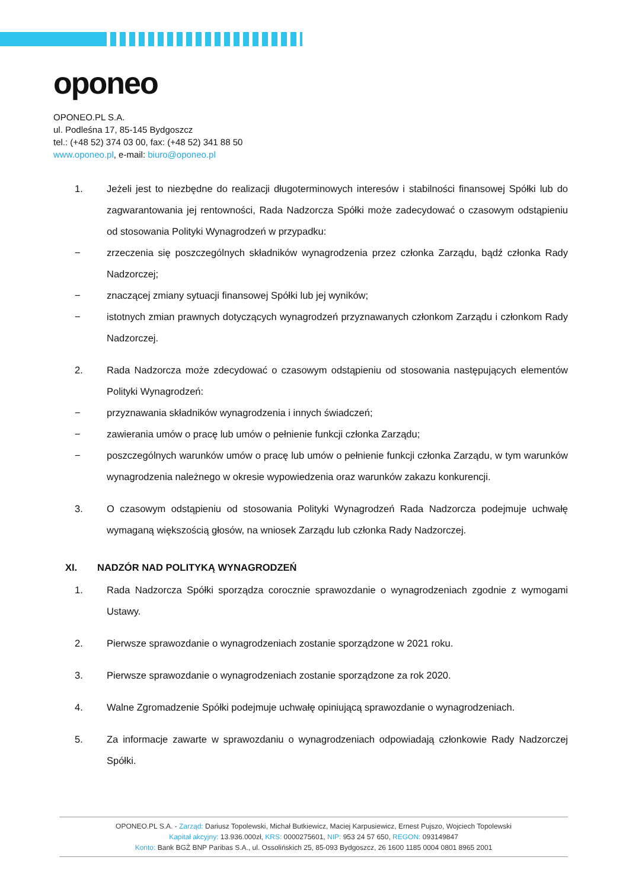oponeo
OPONEO.PL S.A.
ul. Podleśna 17, 85-145 Bydgoszcz
tel.: (+48 52) 374 03 00, fax: (+48 52) 341 88 50
www.oponeo.pl, e-mail: biuro@oponeo.pl
1. Jeżeli jest to niezbędne do realizacji długoterminowych interesów i stabilności finansowej Spółki lub do zagwarantowania jej rentowności, Rada Nadzorcza Spółki może zadecydować o czasowym odstąpieniu od stosowania Polityki Wynagrodzeń w przypadku:
− zrzeczenia się poszczególnych składników wynagrodzenia przez członka Zarządu, bądź członka Rady Nadzorczej;
− znaczącej zmiany sytuacji finansowej Spółki lub jej wyników;
− istotnych zmian prawnych dotyczących wynagrodzeń przyznawanych członkom Zarządu i członkom Rady Nadzorczej.
2. Rada Nadzorcza może zdecydować o czasowym odstąpieniu od stosowania następujących elementów Polityki Wynagrodzeń:
− przyznawania składników wynagrodzenia i innych świadczeń;
− zawierania umów o pracę lub umów o pełnienie funkcji członka Zarządu;
− poszczególnych warunków umów o pracę lub umów o pełnienie funkcji członka Zarządu, w tym warunków wynagrodzenia należnego w okresie wypowiedzenia oraz warunków zakazu konkurencji.
3. O czasowym odstąpieniu od stosowania Polityki Wynagrodzeń Rada Nadzorcza podejmuje uchwałę wymaganą większością głosów, na wniosek Zarządu lub członka Rady Nadzorczej.
XI. NADZÓR NAD POLITYKĄ WYNAGRODZEŃ
1. Rada Nadzorcza Spółki sporządza corocznie sprawozdanie o wynagrodzeniach zgodnie z wymogami Ustawy.
2. Pierwsze sprawozdanie o wynagrodzeniach zostanie sporządzone w 2021 roku.
3. Pierwsze sprawozdanie o wynagrodzeniach zostanie sporządzone za rok 2020.
4. Walne Zgromadzenie Spółki podejmuje uchwałę opiniującą sprawozdanie o wynagrodzeniach.
5. Za informacje zawarte w sprawozdaniu o wynagrodzeniach odpowiadają członkowie Rady Nadzorczej Spółki.
OPONEO.PL S.A. - Zarząd: Dariusz Topolewski, Michał Butkiewicz, Maciej Karpusiewicz, Ernest Pujszo, Wojciech Topolewski
Kapitał akcyjny: 13.936.000zł, KRS: 0000275601, NIP: 953 24 57 650, REGON: 093149847
Konto: Bank BGŻ BNP Paribas S.A., ul. Ossolińskich 25, 85-093 Bydgoszcz, 26 1600 1185 0004 0801 8965 2001